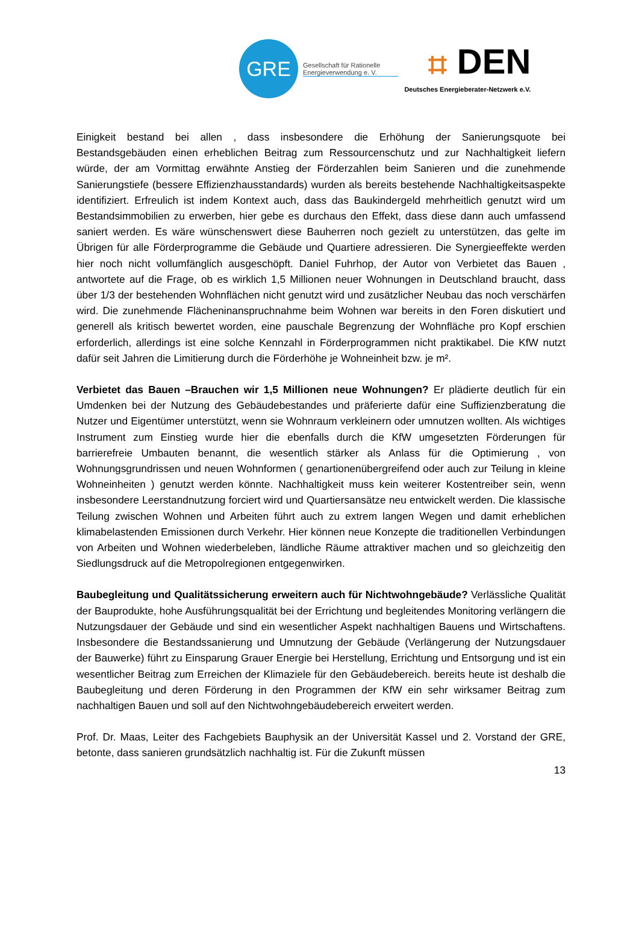GRE
Gesellschaft für Rationelle
Energieverwendung e. V.
⌗ DEN
Deutsches Energieberater-Netzwerk e.V.
Einigkeit bestand bei allen , dass insbesondere die Erhöhung der Sanierungsquote bei Bestandsgebäuden einen erheblichen Beitrag zum Ressourcenschutz und zur Nachhaltigkeit liefern würde, der am Vormittag erwähnte Anstieg der Förderzahlen beim Sanieren und die zunehmende Sanierungstiefe (bessere Effizienzhausstandards) wurden als bereits bestehende Nachhaltigkeitsaspekte identifiziert. Erfreulich ist indem Kontext auch, dass das Baukindergeld mehrheitlich genutzt wird um Bestandsimmobilien zu erwerben, hier gebe es durchaus den Effekt, dass diese dann auch umfassend saniert werden. Es wäre wünschenswert diese Bauherren noch gezielt zu unterstützen, das gelte im Übrigen für alle Förderprogramme die Gebäude und Quartiere adressieren. Die Synergieeffekte werden hier noch nicht vollumfänglich ausgeschöpft. Daniel Fuhrhop, der Autor von Verbietet das Bauen , antwortete auf die Frage, ob es wirklich 1,5 Millionen neuer Wohnungen in Deutschland braucht, dass über 1/3 der bestehenden Wohnflächen nicht genutzt wird und zusätzlicher Neubau das noch verschärfen wird. Die zunehmende Flächeninanspruchnahme beim Wohnen war bereits in den Foren diskutiert und generell als kritisch bewertet worden, eine pauschale Begrenzung der Wohnfläche pro Kopf erschien erforderlich, allerdings ist eine solche Kennzahl in Förderprogrammen nicht praktikabel. Die KfW nutzt dafür seit Jahren die Limitierung durch die Förderhöhe je Wohneinheit bzw. je m².
Verbietet das Bauen –Brauchen wir 1,5 Millionen neue Wohnungen? Er plädierte deutlich für ein Umdenken bei der Nutzung des Gebäudebestandes und präferierte dafür eine Suffizienzberatung die Nutzer und Eigentümer unterstützt, wenn sie Wohnraum verkleinern oder umnutzen wollten. Als wichtiges Instrument zum Einstieg wurde hier die ebenfalls durch die KfW umgesetzten Förderungen für barrierefreie Umbauten benannt, die wesentlich stärker als Anlass für die Optimierung , von Wohnungsgrundrissen und neuen Wohnformen ( genartionenübergreifend oder auch zur Teilung in kleine Wohneinheiten ) genutzt werden könnte. Nachhaltigkeit muss kein weiterer Kostentreiber sein, wenn insbesondere Leerstandnutzung forciert wird und Quartiersansätze neu entwickelt werden. Die klassische Teilung zwischen Wohnen und Arbeiten führt auch zu extrem langen Wegen und damit erheblichen klimabelastenden Emissionen durch Verkehr. Hier können neue Konzepte die traditionellen Verbindungen von Arbeiten und Wohnen wiederbeleben, ländliche Räume attraktiver machen und so gleichzeitig den Siedlungsdruck auf die Metropolregionen entgegenwirken.
Baubegleitung und Qualitätssicherung erweitern auch für Nichtwohngebäude? Verlässliche Qualität der Bauprodukte, hohe Ausführungsqualität bei der Errichtung und begleitendes Monitoring verlängern die Nutzungsdauer der Gebäude und sind ein wesentlicher Aspekt nachhaltigen Bauens und Wirtschaftens. Insbesondere die Bestandssanierung und Umnutzung der Gebäude (Verlängerung der Nutzungsdauer der Bauwerke) führt zu Einsparung Grauer Energie bei Herstellung, Errichtung und Entsorgung und ist ein wesentlicher Beitrag zum Erreichen der Klimaziele für den Gebäudebereich. bereits heute ist deshalb die Baubegleitung und deren Förderung in den Programmen der KfW ein sehr wirksamer Beitrag zum nachhaltigen Bauen und soll auf den Nichtwohngebäudebereich erweitert werden.
Prof. Dr. Maas, Leiter des Fachgebiets Bauphysik an der Universität Kassel und 2. Vorstand der GRE, betonte, dass sanieren grundsätzlich nachhaltig ist. Für die Zukunft müssen
13